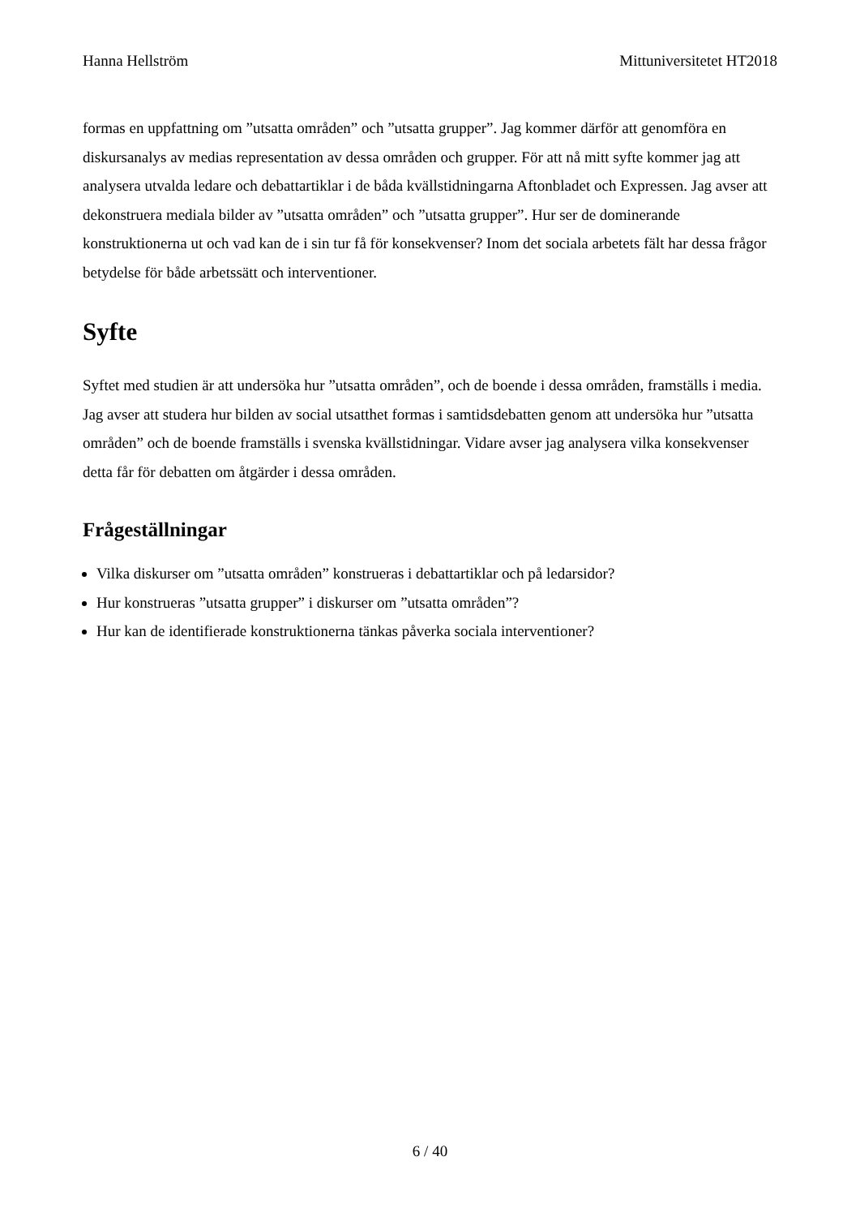Hanna Hellström Mittuniversitetet HT2018
formas en uppfattning om ”utsatta områden” och ”utsatta grupper”. Jag kommer därför att genomföra en diskursanalys av medias representation av dessa områden och grupper. För att nå mitt syfte kommer jag att analysera utvalda ledare och debattartiklar i de båda kvällstidningarna Aftonbladet och Expressen. Jag avser att dekonstruera mediala bilder av ”utsatta områden” och ”utsatta grupper”. Hur ser de dominerande konstruktionerna ut och vad kan de i sin tur få för konsekvenser? Inom det sociala arbetets fält har dessa frågor betydelse för både arbetssätt och interventioner.
Syfte
Syftet med studien är att undersöka hur ”utsatta områden”, och de boende i dessa områden, framställs i media. Jag avser att studera hur bilden av social utsatthet formas i samtidsdebatten genom att undersöka hur ”utsatta områden” och de boende framställs i svenska kvällstidningar. Vidare avser jag analysera vilka konsekvenser detta får för debatten om åtgärder i dessa områden.
Frågeställningar
Vilka diskurser om ”utsatta områden” konstrueras i debattartiklar och på ledarsidor?
Hur konstrueras ”utsatta grupper” i diskurser om ”utsatta områden”?
Hur kan de identifierade konstruktionerna tänkas påverka sociala interventioner?
6 / 40